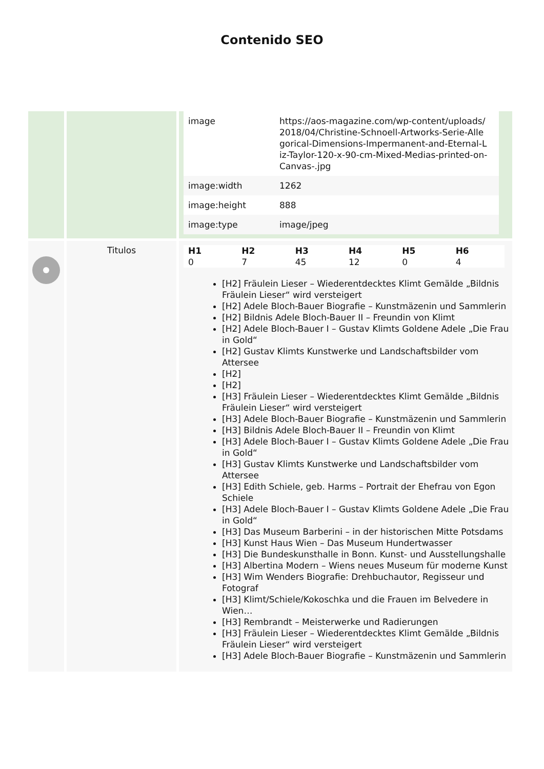Contenido SEO
| | | / image / https://aos-magazine.com/wp-content/uploads/ 2018/04/Christine-Schnoell-Artworks-Serie-Alle gorical-Dimensions-Impermanent-and-Eternal-L iz-Taylor-120-x-90-cm-Mixed-Medias-printed-on- Canvas-.jpg / / image:width / 1262 / / image:height / 888 / / image:type / image/jpeg / |
| | Titulos | / H1 / H2 / H3 / H4 / H5 / H6 / / 0 / 7 / 45 / 12 / 0 / 4 / [H2] Fräulein Lieser – Wiederentdecktes Klimt Gemälde „Bildnis Fräulein Lieser“ wird versteigert [H2] Adele Bloch-Bauer Biografie – Kunstmäzenin und Sammlerin [H2] Bildnis Adele Bloch-Bauer II – Freundin von Klimt [H2] Adele Bloch-Bauer I – Gustav Klimts Goldene Adele „Die Frau in Gold“ [H2] Gustav Klimts Kunstwerke und Landschaftsbilder vom Attersee [H2] [H2] [H3] Fräulein Lieser – Wiederentdecktes Klimt Gemälde „Bildnis Fräulein Lieser“ wird versteigert [H3] Adele Bloch-Bauer Biografie – Kunstmäzenin und Sammlerin [H3] Bildnis Adele Bloch-Bauer II – Freundin von Klimt [H3] Adele Bloch-Bauer I – Gustav Klimts Goldene Adele „Die Frau in Gold“ [H3] Gustav Klimts Kunstwerke und Landschaftsbilder vom Attersee [H3] Edith Schiele, geb. Harms – Portrait der Ehefrau von Egon Schiele [H3] Adele Bloch-Bauer I – Gustav Klimts Goldene Adele „Die Frau in Gold“ [H3] Das Museum Barberini – in der historischen Mitte Potsdams [H3] Kunst Haus Wien – Das Museum Hundertwasser [H3] Die Bundeskunsthalle in Bonn. Kunst- und Ausstellungshalle [H3] Albertina Modern – Wiens neues Museum für moderne Kunst [H3] Wim Wenders Biografie: Drehbuchautor, Regisseur und Fotograf [H3] Klimt/Schiele/Kokoschka und die Frauen im Belvedere in Wien… [H3] Rembrandt – Meisterwerke und Radierungen [H3] Fräulein Lieser – Wiederentdecktes Klimt Gemälde „Bildnis Fräulein Lieser“ wird versteigert [H3] Adele Bloch-Bauer Biografie – Kunstmäzenin und Sammlerin |